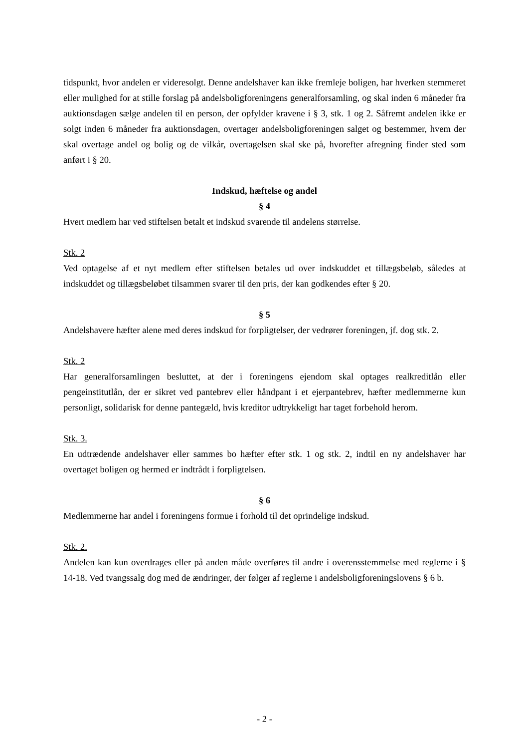tidspunkt, hvor andelen er videresolgt. Denne andelshaver kan ikke fremleje boligen, har hverken stemmeret eller mulighed for at stille forslag på andelsboligforeningens generalforsamling, og skal inden 6 måneder fra auktionsdagen sælge andelen til en person, der opfylder kravene i § 3, stk. 1 og 2. Såfremt andelen ikke er solgt inden 6 måneder fra auktionsdagen, overtager andelsboligforeningen salget og bestemmer, hvem der skal overtage andel og bolig og de vilkår, overtagelsen skal ske på, hvorefter afregning finder sted som anført i § 20.
Indskud, hæftelse og andel
§ 4
Hvert medlem har ved stiftelsen betalt et indskud svarende til andelens størrelse.
Stk. 2
Ved optagelse af et nyt medlem efter stiftelsen betales ud over indskuddet et tillægsbeløb, således at indskuddet og tillægsbeløbet tilsammen svarer til den pris, der kan godkendes efter § 20.
§ 5
Andelshavere hæfter alene med deres indskud for forpligtelser, der vedrører foreningen, jf. dog stk. 2.
Stk. 2
Har generalforsamlingen besluttet, at der i foreningens ejendom skal optages realkreditlån eller pengeinstitutlån, der er sikret ved pantebrev eller håndpant i et ejerpantebrev, hæfter medlemmerne kun personligt, solidarisk for denne pantegæld, hvis kreditor udtrykkeligt har taget forbehold herom.
Stk. 3.
En udtrædende andelshaver eller sammes bo hæfter efter stk. 1 og stk. 2, indtil en ny andelshaver har overtaget boligen og hermed er indtrådt i forpligtelsen.
§ 6
Medlemmerne har andel i foreningens formue i forhold til det oprindelige indskud.
Stk. 2.
Andelen kan kun overdrages eller på anden måde overføres til andre i overensstemmelse med reglerne i § 14-18. Ved tvangssalg dog med de ændringer, der følger af reglerne i andelsboligforeningslovens § 6 b.
- 2 -